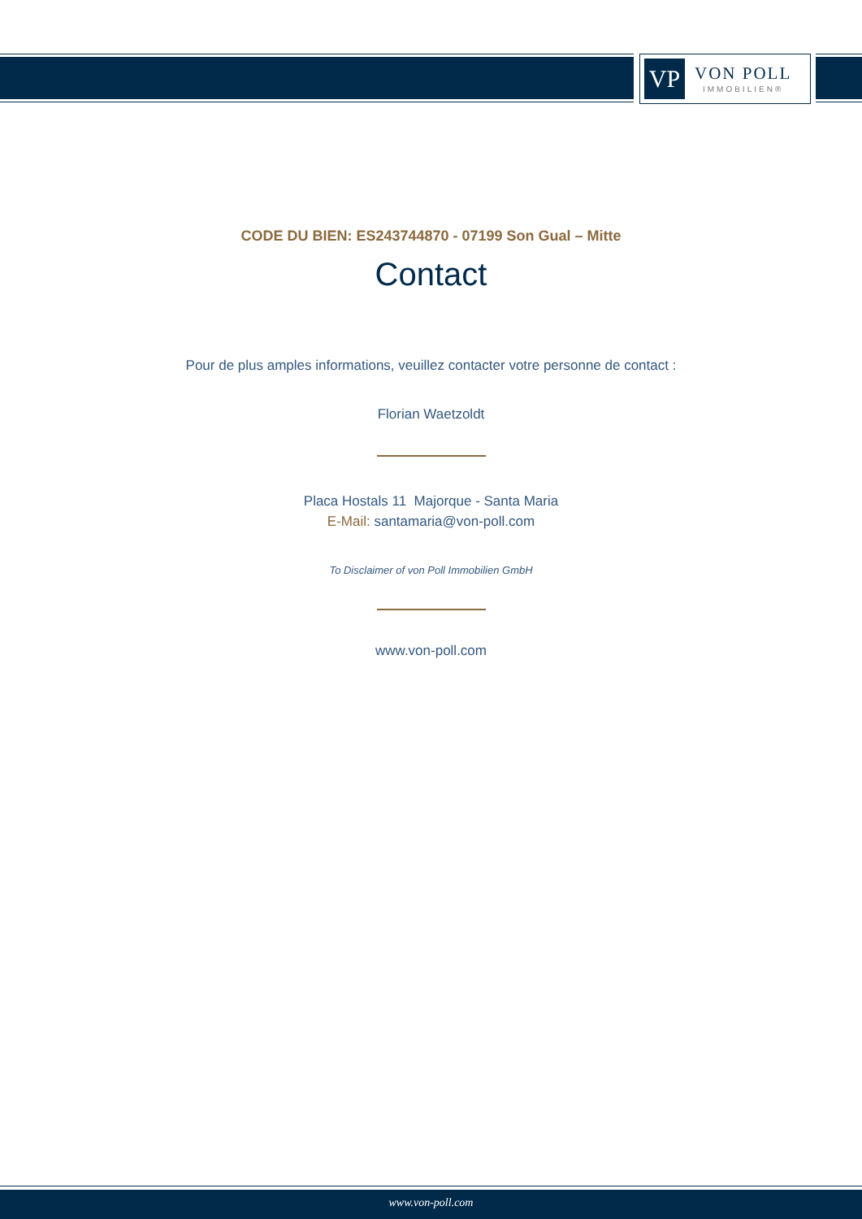VP
VON POLL
IMMOBILIEN®
CODE DU BIEN: ES243744870 - 07199 Son Gual – Mitte
Contact
Pour de plus amples informations, veuillez contacter votre personne de contact :
Florian Waetzoldt
Placa Hostals 11 Majorque - Santa Maria
E-Mail: santamaria@von-poll.com
To Disclaimer of von Poll Immobilien GmbH
www.von-poll.com
www.von-poll.com